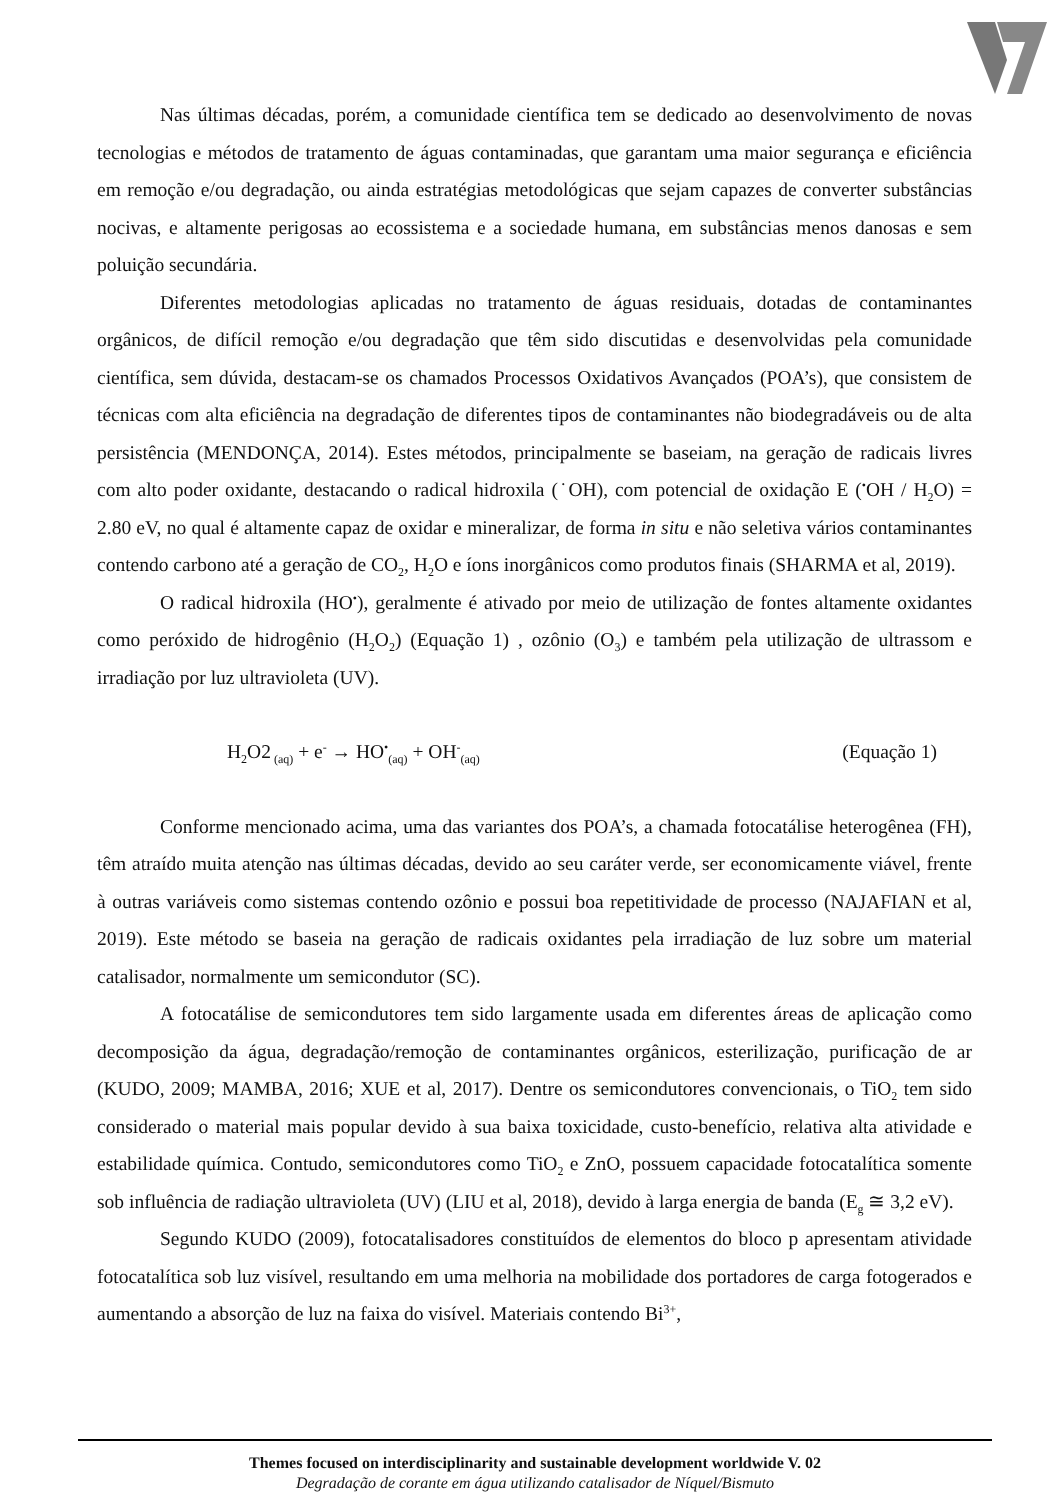Nas últimas décadas, porém, a comunidade científica tem se dedicado ao desenvolvimento de novas tecnologias e métodos de tratamento de águas contaminadas, que garantam uma maior segurança e eficiência em remoção e/ou degradação, ou ainda estratégias metodológicas que sejam capazes de converter substâncias nocivas, e altamente perigosas ao ecossistema e a sociedade humana, em substâncias menos danosas e sem poluição secundária.
Diferentes metodologias aplicadas no tratamento de águas residuais, dotadas de contaminantes orgânicos, de difícil remoção e/ou degradação que têm sido discutidas e desenvolvidas pela comunidade científica, sem dúvida, destacam-se os chamados Processos Oxidativos Avançados (POA’s), que consistem de técnicas com alta eficiência na degradação de diferentes tipos de contaminantes não biodegradáveis ou de alta persistência (MENDONÇA, 2014). Estes métodos, principalmente se baseiam, na geração de radicais livres com alto poder oxidante, destacando o radical hidroxila (˙OH), com potencial de oxidação E (<sup>•</sup>OH / H<sub>2</sub>O) = 2.80 eV, no qual é altamente capaz de oxidar e mineralizar, de forma in situ e não seletiva vários contaminantes contendo carbono até a geração de CO<sub>2</sub>, H<sub>2</sub>O e íons inorgânicos como produtos finais (SHARMA et al, 2019).
O radical hidroxila (HO<sup>•</sup>), geralmente é ativado por meio de utilização de fontes altamente oxidantes como peróxido de hidrogênio (H<sub>2</sub>O<sub>2</sub>) (Equação 1) , ozônio (O<sub>3</sub>) e também pela utilização de ultrassom e irradiação por luz ultravioleta (UV).
H<sub>2</sub>O2<sub>(aq)</sub> + e<sup>-</sup> → HO<sup>•</sup><sub>(aq)</sub> + OH<sup>-</sup><sub>(aq)</sub> (Equação 1)
Conforme mencionado acima, uma das variantes dos POA’s, a chamada fotocatálise heterogênea (FH), têm atraído muita atenção nas últimas décadas, devido ao seu caráter verde, ser economicamente viável, frente à outras variáveis como sistemas contendo ozônio e possui boa repetitividade de processo (NAJAFIAN et al, 2019). Este método se baseia na geração de radicais oxidantes pela irradiação de luz sobre um material catalisador, normalmente um semicondutor (SC).
A fotocatálise de semicondutores tem sido largamente usada em diferentes áreas de aplicação como decomposição da água, degradação/remoção de contaminantes orgânicos, esterilização, purificação de ar (KUDO, 2009; MAMBA, 2016; XUE et al, 2017). Dentre os semicondutores convencionais, o TiO<sub>2</sub> tem sido considerado o material mais popular devido à sua baixa toxicidade, custo-benefício, relativa alta atividade e estabilidade química. Contudo, semicondutores como TiO<sub>2</sub> e ZnO, possuem capacidade fotocatalítica somente sob influência de radiação ultravioleta (UV) (LIU et al, 2018), devido à larga energia de banda (E<sub>g</sub> ≅ 3,2 eV).
Segundo KUDO (2009), fotocatalisadores constituídos de elementos do bloco p apresentam atividade fotocatalítica sob luz visível, resultando em uma melhoria na mobilidade dos portadores de carga fotogerados e aumentando a absorção de luz na faixa do visível. Materiais contendo Bi<sup>3+</sup>,
Themes focused on interdisciplinarity and sustainable development worldwide V. 02
Degradação de corante em água utilizando catalisador de Níquel/Bismuto